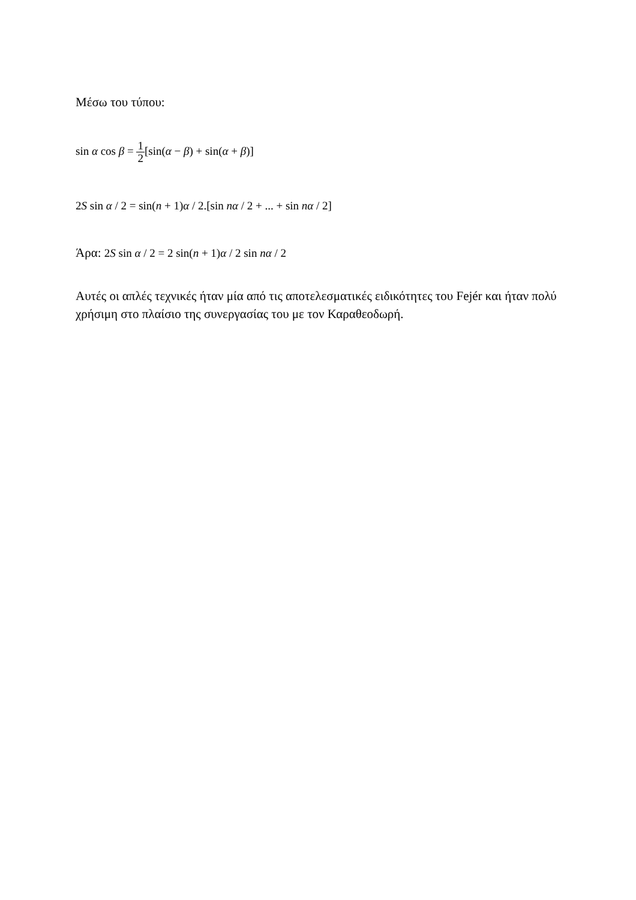Μέσω του τύπου:
sin α cos β = 1 2[sin(α − β) + sin(α + β)]
2S sin α / 2 = sin(n + 1)α / 2.[sin nα / 2 + ... + sin nα / 2]
Άρα: 2S sin α / 2 = 2 sin(n + 1)α / 2 sin nα / 2
Αυτές οι απλές τεχνικές ήταν μία από τις αποτελεσματικές ειδικότητες του Fejér και ήταν πολύ χρήσιμη στο πλαίσιο της συνεργασίας του με τον Καραθεοδωρή.